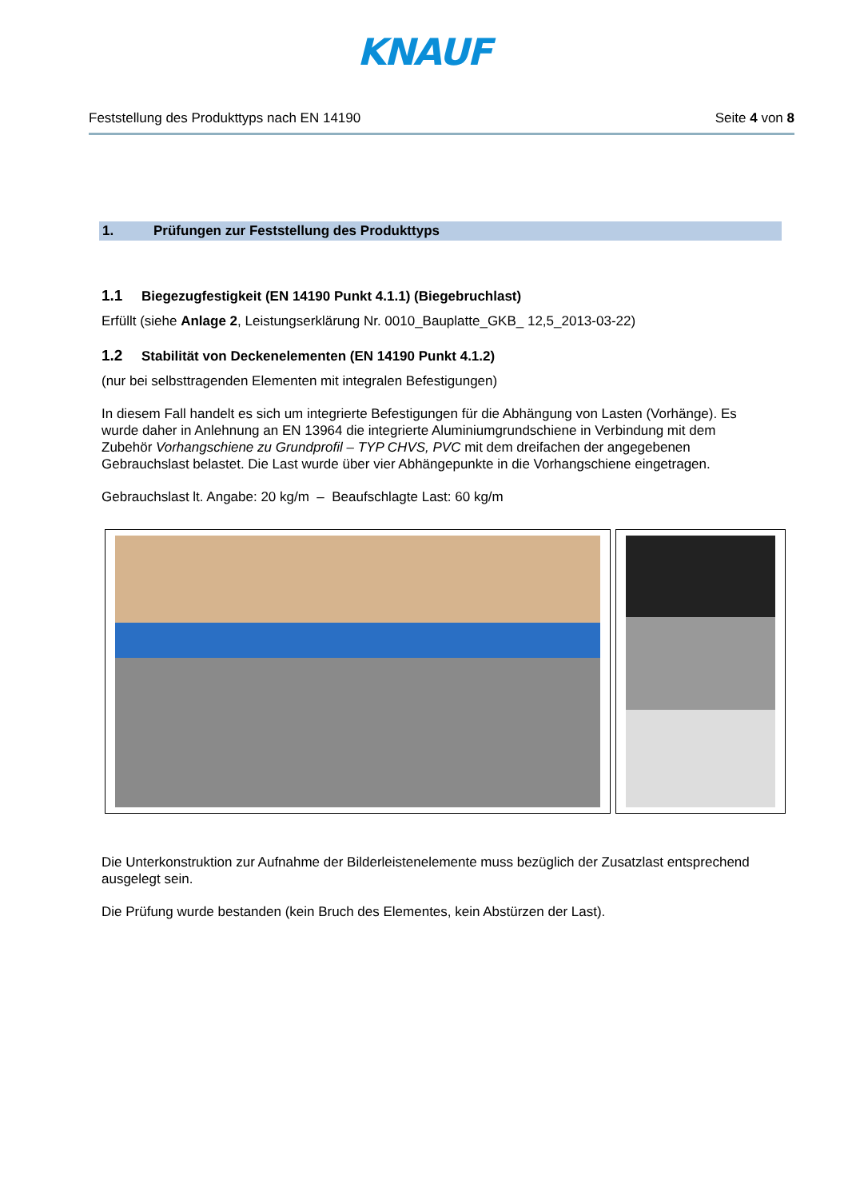KNAUF
Feststellung des Produkttyps nach EN 14190 Seite 4 von 8
1. Prüfungen zur Feststellung des Produkttyps
1.1 Biegezugfestigkeit (EN 14190 Punkt 4.1.1) (Biegebruchlast)
Erfüllt (siehe Anlage 2, Leistungserklärung Nr. 0010_Bauplatte_GKB_ 12,5_2013-03-22)
1.2 Stabilität von Deckenelementen (EN 14190 Punkt 4.1.2)
(nur bei selbsttragenden Elementen mit integralen Befestigungen)
In diesem Fall handelt es sich um integrierte Befestigungen für die Abhängung von Lasten (Vorhänge). Es wurde daher in Anlehnung an EN 13964 die integrierte Aluminiumgrundschiene in Verbindung mit dem Zubehör Vorhangschiene zu Grundprofil – TYP CHVS, PVC mit dem dreifachen der angegebenen Gebrauchslast belastet. Die Last wurde über vier Abhängepunkte in die Vorhangschiene eingetragen.
Gebrauchslast lt. Angabe: 20 kg/m – Beaufschlagte Last: 60 kg/m
Die Unterkonstruktion zur Aufnahme der Bilderleistenelemente muss bezüglich der Zusatzlast entsprechend ausgelegt sein.
Die Prüfung wurde bestanden (kein Bruch des Elementes, kein Abstürzen der Last).